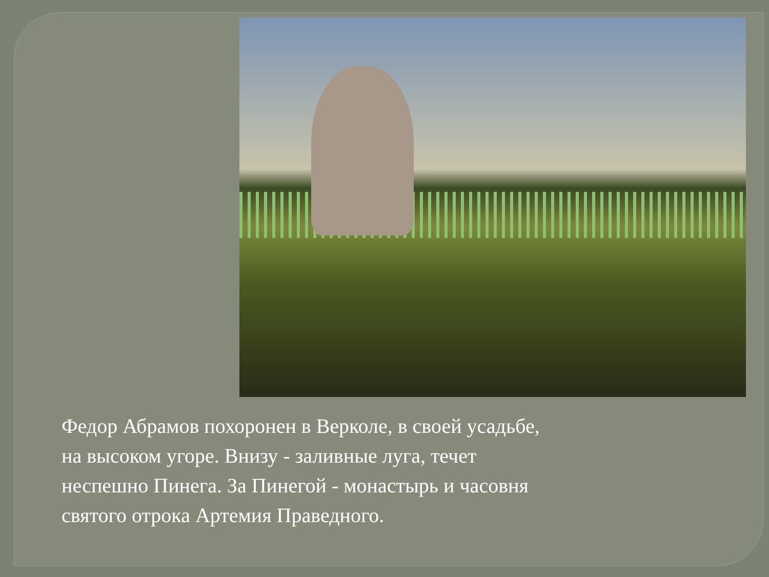Федор Абрамов похоронен в Верколе, в своей усадьбе,
на высоком угоре. Внизу - заливные луга, течет
неспешно Пинега. За Пинегой - монастырь и часовня
святого отрока Артемия Праведного.